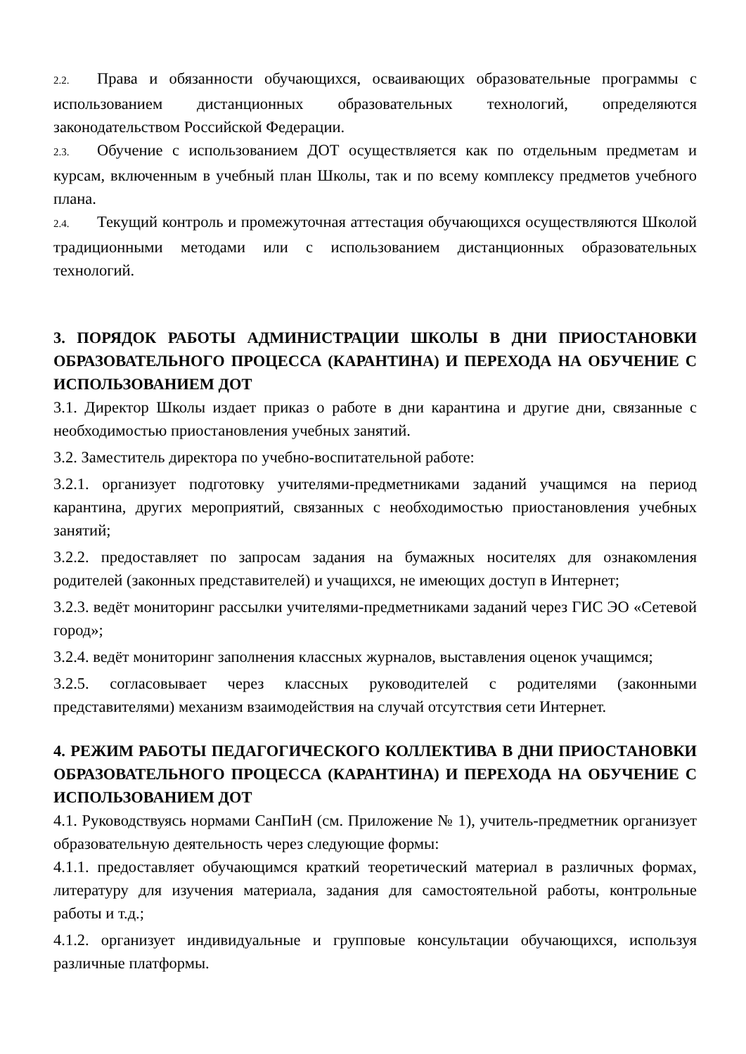2.2. Права и обязанности обучающихся, осваивающих образовательные программы с использованием дистанционных образовательных технологий, определяются законодательством Российской Федерации.
2.3. Обучение с использованием ДОТ осуществляется как по отдельным предметам и курсам, включенным в учебный план Школы, так и по всему комплексу предметов учебного плана.
2.4. Текущий контроль и промежуточная аттестация обучающихся осуществляются Школой традиционными методами или с использованием дистанционных образовательных технологий.
3. ПОРЯДОК РАБОТЫ АДМИНИСТРАЦИИ ШКОЛЫ В ДНИ ПРИОСТАНОВКИ ОБРАЗОВАТЕЛЬНОГО ПРОЦЕССА (КАРАНТИНА) И ПЕРЕХОДА НА ОБУЧЕНИЕ С ИСПОЛЬЗОВАНИЕМ ДОТ
3.1. Директор Школы издает приказ о работе в дни карантина и другие дни, связанные с необходимостью приостановления учебных занятий.
3.2. Заместитель директора по учебно-воспитательной работе:
3.2.1. организует подготовку учителями-предметниками заданий учащимся на период карантина, других мероприятий, связанных с необходимостью приостановления учебных занятий;
3.2.2. предоставляет по запросам задания на бумажных носителях для ознакомления родителей (законных представителей) и учащихся, не имеющих доступ в Интернет;
3.2.3. ведёт мониторинг рассылки учителями-предметниками заданий через ГИС ЭО «Сетевой город»;
3.2.4. ведёт мониторинг заполнения классных журналов, выставления оценок учащимся;
3.2.5. согласовывает через классных руководителей с родителями (законными представителями) механизм взаимодействия на случай отсутствия сети Интернет.
4. РЕЖИМ РАБОТЫ ПЕДАГОГИЧЕСКОГО КОЛЛЕКТИВА В ДНИ ПРИОСТАНОВКИ ОБРАЗОВАТЕЛЬНОГО ПРОЦЕССА (КАРАНТИНА) И ПЕРЕХОДА НА ОБУЧЕНИЕ С ИСПОЛЬЗОВАНИЕМ ДОТ
4.1. Руководствуясь нормами СанПиН (см. Приложение № 1), учитель-предметник организует образовательную деятельность через следующие формы:
4.1.1. предоставляет обучающимся краткий теоретический материал в различных формах, литературу для изучения материала, задания для самостоятельной работы, контрольные работы и т.д.;
4.1.2. организует индивидуальные и групповые консультации обучающихся, используя различные платформы.